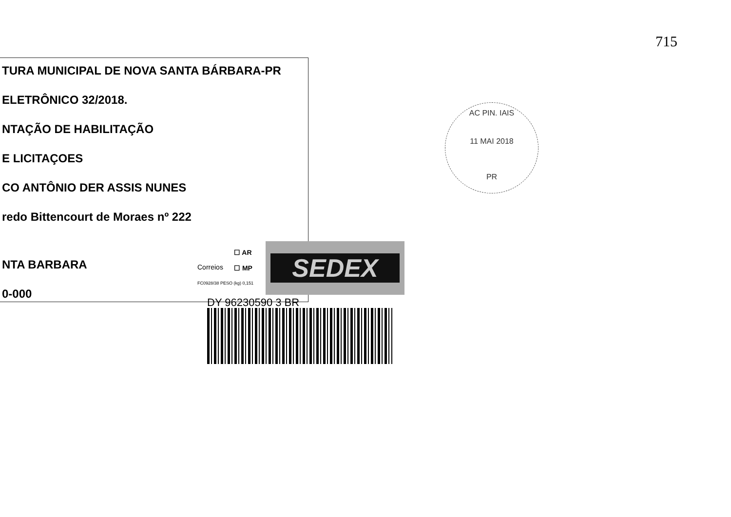715
TURA MUNICIPAL DE NOVA SANTA BÁRBARA-PR
ELETRÔNICO 32/2018.
NTAÇÃO DE HABILITAÇÃO
E LICITAÇOES
CO ANTÔNIO DER ASSIS NUNES
redo Bittencourt de Moraes nº 222
NTA BARBARA
0-000
AC PIN. IAIS
11 MAI 2018
PR
Correios
☐ AR
☐ MP
FC0928/38 PESO (kg) 0,151
SEDEX
DY 96230590 3 BR